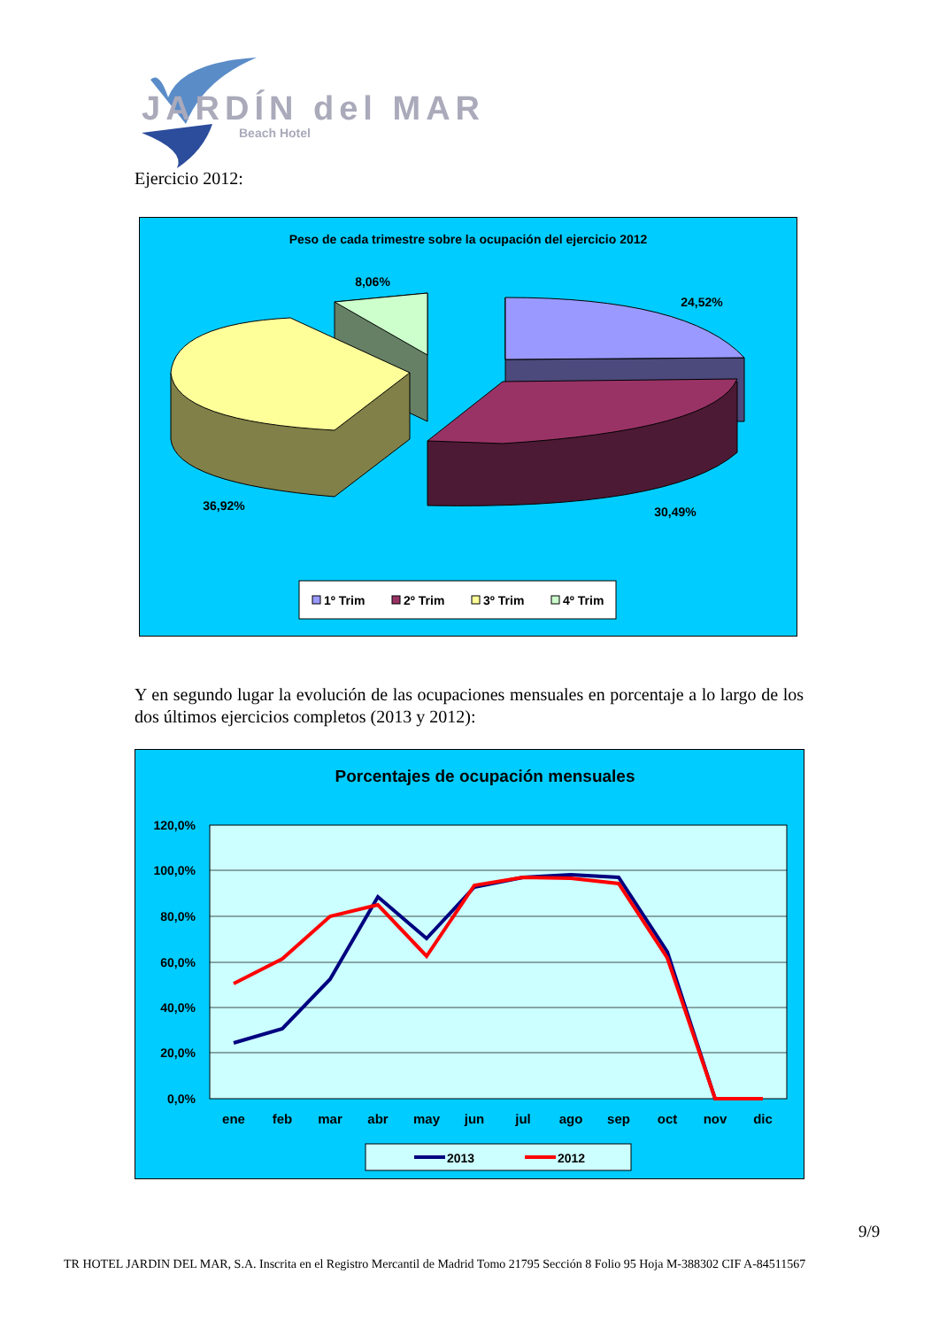JARDÍN del MAR
Beach Hotel
Ejercicio 2012:
Peso de cada trimestre sobre la ocupación del ejercicio 2012
8,06%
24,52%
36,92%
30,49%
1º Trim
2º Trim
3º Trim
4º Trim
Y en segundo lugar la evolución de las ocupaciones mensuales en porcentaje a lo largo de los dos últimos ejercicios completos (2013 y 2012):
Porcentajes de ocupación mensuales
120,0%
100,0%
80,0%
60,0%
40,0%
20,0%
0,0%
ene
feb
mar
abr
may
jun
jul
ago
sep
oct
nov
dic
2013
2012
9/9
TR HOTEL JARDIN DEL MAR, S.A. Inscrita en el Registro Mercantil de Madrid Tomo 21795 Sección 8 Folio 95 Hoja M-388302 CIF A-84511567